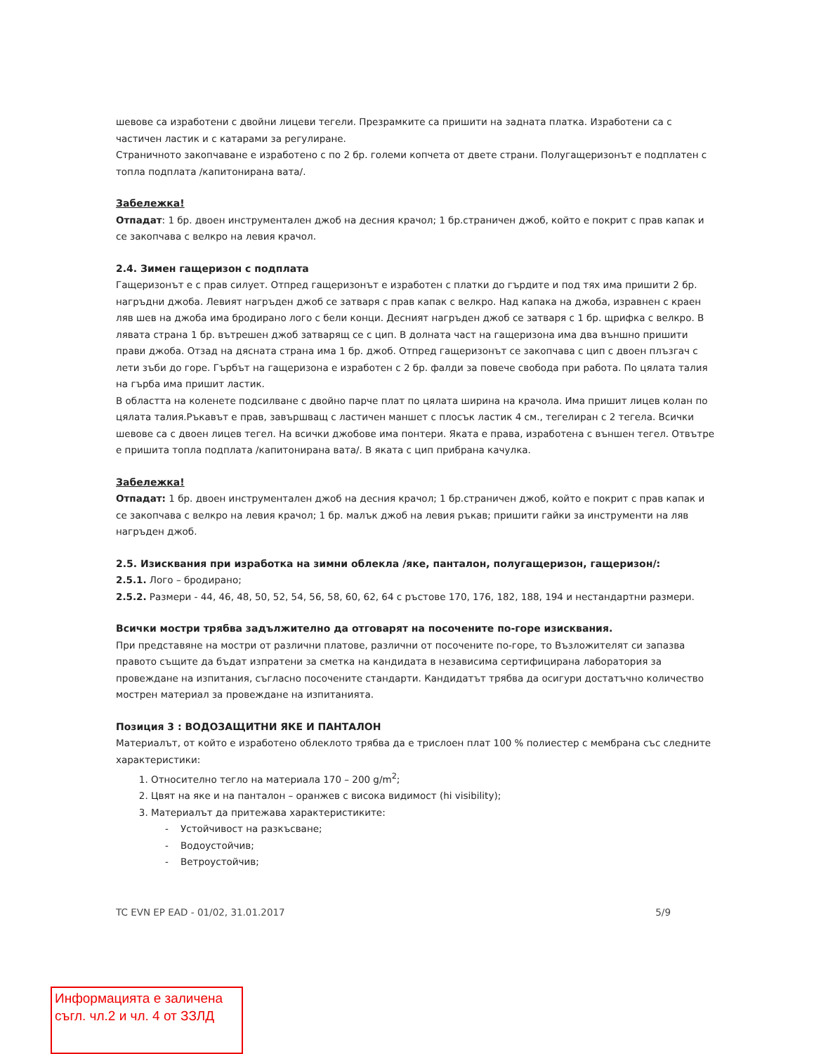шевове са изработени с двойни лицеви тегели. Презрамките са пришити на задната платка. Изработени са с частичен ластик и с катарами за регулиране.
Страничното закопчаване е изработено с по 2 бр. големи копчета от двете страни. Полугащеризонът е подплатен с топла подплата /капитонирана вата/.
Забележка!
Отпадат: 1 бр. двоен инструментален джоб на десния крачол; 1 бр.страничен джоб, който е покрит с прав капак и се закопчава с велкро на левия крачол.
2.4. Зимен гащеризон с подплата
Гащеризонът е с прав силует. Отпред гащеризонът е изработен с платки до гърдите и под тях има пришити 2 бр. нагръдни джоба. Левият нагръден джоб се затваря с прав капак с велкро. Над капака на джоба, изравнен с краен ляв шев на джоба има бродирано лого с бели конци. Десният нагръден джоб се затваря с 1 бр. щрифка с велкро. В лявата страна 1 бр. вътрешен джоб затварящ се с цип. В долната част на гащеризона има два външно пришити прави джоба. Отзад на дясната страна има 1 бр. джоб. Отпред гащеризонът се закопчава с цип с двоен плъзгач с лети зъби до горе. Гърбът на гащеризона е изработен с 2 бр. фалди за повече свобода при работа. По цялата талия на гърба има пришит ластик.
В областта на коленете подсилване с двойно парче плат по цялата ширина на крачола. Има пришит лицев колан по цялата талия.Ръкавът е прав, завършващ с ластичен маншет с плосък ластик 4 см., тегелиран с 2 тегела. Всички шевове са с двоен лицев тегел. На всички джобове има понтери. Яката е права, изработена с външен тегел. Отвътре е пришита топла подплата /капитонирана вата/. В яката с цип прибрана качулка.
Забележка!
Отпадат: 1 бр. двоен инструментален джоб на десния крачол; 1 бр.страничен джоб, който е покрит с прав капак и се закопчава с велкро на левия крачол; 1 бр. малък джоб на левия ръкав; пришити гайки за инструменти на ляв нагръден джоб.
2.5. Изисквания при изработка на зимни облекла /яке, панталон, полугащеризон, гащеризон/:
2.5.1. Лого – бродирано;
2.5.2. Размери - 44, 46, 48, 50, 52, 54, 56, 58, 60, 62, 64 с ръстове 170, 176, 182, 188, 194 и нестандартни размери.
Всички мостри трябва задължително да отговарят на посочените по-горе изисквания.
При представяне на мостри от различни платове, различни от посочените по-горе, то Възложителят си запазва правото същите да бъдат изпратени за сметка на кандидата в независима сертифицирана лаборатория за провеждане на изпитания, съгласно посочените стандарти. Кандидатът трябва да осигури достатъчно количество мострен материал за провеждане на изпитанията.
Позиция 3 : ВОДОЗАЩИТНИ ЯКЕ И ПАНТАЛОН
Материалът, от който е изработено облеклото трябва да е трислоен плат 100 % полиестер с мембрана със следните характеристики:
1. Относително тегло на материала 170 – 200 g/m<sup>2</sup>;
2. Цвят на яке и на панталон – оранжев с висока видимост (hi visibility);
3. Материалът да притежава характеристиките:
- Устойчивост на разкъсване;
- Водоустойчив;
- Ветроустойчив;
TC EVN EP EAD - 01/02, 31.01.2017 5/9
Информацията е заличена съгл. чл.2 и чл. 4 от ЗЗЛД